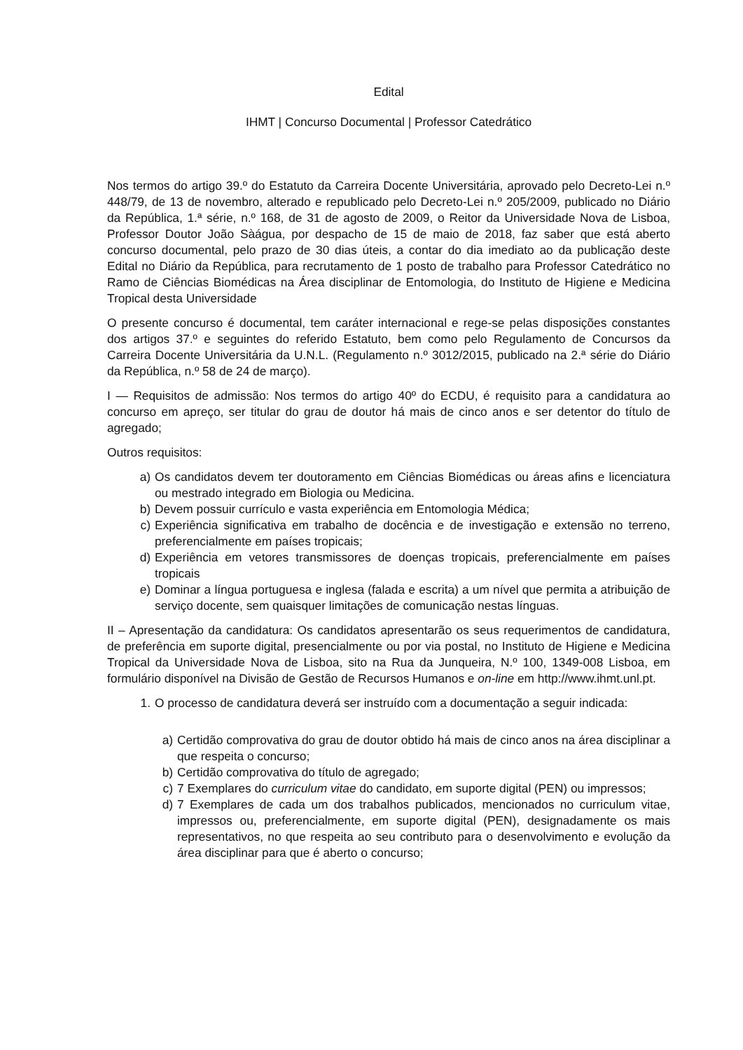Edital
IHMT | Concurso Documental | Professor Catedrático
Nos termos do artigo 39.º do Estatuto da Carreira Docente Universitária, aprovado pelo Decreto-Lei n.º 448/79, de 13 de novembro, alterado e republicado pelo Decreto-Lei n.º 205/2009, publicado no Diário da República, 1.ª série, n.º 168, de 31 de agosto de 2009, o Reitor da Universidade Nova de Lisboa, Professor Doutor João Sàágua, por despacho de 15 de maio de 2018, faz saber que está aberto concurso documental, pelo prazo de 30 dias úteis, a contar do dia imediato ao da publicação deste Edital no Diário da República, para recrutamento de 1 posto de trabalho para Professor Catedrático no Ramo de Ciências Biomédicas na Área disciplinar de Entomologia, do Instituto de Higiene e Medicina Tropical desta Universidade
O presente concurso é documental, tem caráter internacional e rege-se pelas disposições constantes dos artigos 37.º e seguintes do referido Estatuto, bem como pelo Regulamento de Concursos da Carreira Docente Universitária da U.N.L. (Regulamento n.º 3012/2015, publicado na 2.ª série do Diário da República, n.º 58 de 24 de março).
I — Requisitos de admissão: Nos termos do artigo 40º do ECDU, é requisito para a candidatura ao concurso em apreço, ser titular do grau de doutor há mais de cinco anos e ser detentor do título de agregado;
Outros requisitos:
a) Os candidatos devem ter doutoramento em Ciências Biomédicas ou áreas afins e licenciatura ou mestrado integrado em Biologia ou Medicina.
b) Devem possuir currículo e vasta experiência em Entomologia Médica;
c) Experiência significativa em trabalho de docência e de investigação e extensão no terreno, preferencialmente em países tropicais;
d) Experiência em vetores transmissores de doenças tropicais, preferencialmente em países tropicais
e) Dominar a língua portuguesa e inglesa (falada e escrita) a um nível que permita a atribuição de serviço docente, sem quaisquer limitações de comunicação nestas línguas.
II – Apresentação da candidatura: Os candidatos apresentarão os seus requerimentos de candidatura, de preferência em suporte digital, presencialmente ou por via postal, no Instituto de Higiene e Medicina Tropical da Universidade Nova de Lisboa, sito na Rua da Junqueira, N.º 100, 1349-008 Lisboa, em formulário disponível na Divisão de Gestão de Recursos Humanos e on-line em http://www.ihmt.unl.pt.
1. O processo de candidatura deverá ser instruído com a documentação a seguir indicada:
a) Certidão comprovativa do grau de doutor obtido há mais de cinco anos na área disciplinar a que respeita o concurso;
b) Certidão comprovativa do título de agregado;
c) 7 Exemplares do curriculum vitae do candidato, em suporte digital (PEN) ou impressos;
d) 7 Exemplares de cada um dos trabalhos publicados, mencionados no curriculum vitae, impressos ou, preferencialmente, em suporte digital (PEN), designadamente os mais representativos, no que respeita ao seu contributo para o desenvolvimento e evolução da área disciplinar para que é aberto o concurso;